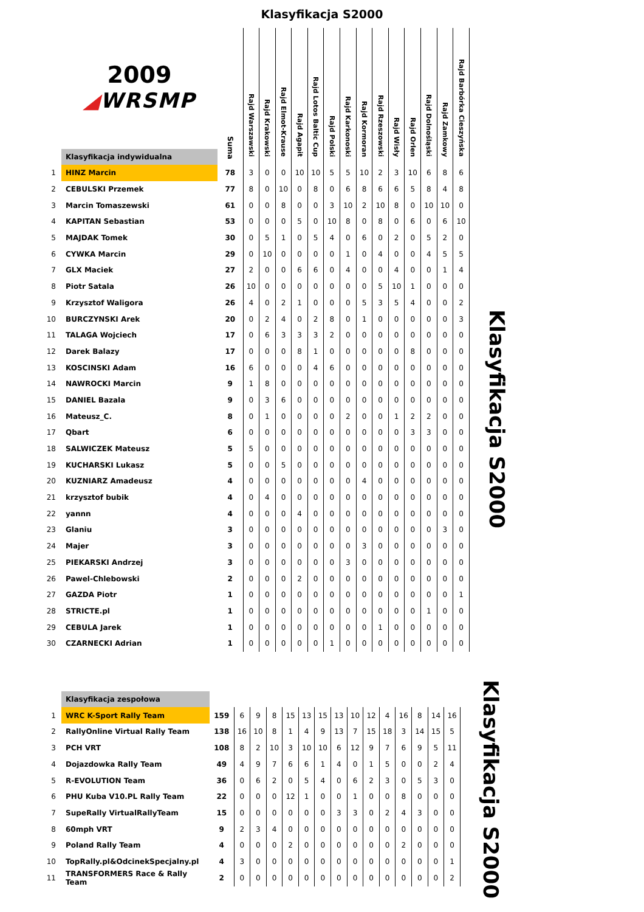Klasyfikacja S2000
| | 2009 ◢ WRSMP Klasyfikacja indywidualna | Suma | Rajd Warszawski | Rajd Krakowski | Rajd Elmot-Krause | Rajd Agapit | Rajd Lotos Baltic Cup | Rajd Polski | Rajd Karkonoski | Rajd Kormoran | Rajd Rzeszowski | Rajd Wisły | Rajd Orlen | Rajd Dolnośląski | Rajd Zamkowy | Rajd Barbórka Cieszyńska |
| --- | --- | --- | --- | --- | --- | --- | --- | --- | --- | --- | --- | --- | --- | --- | --- | --- |
| 1 | HINZ Marcin | 78 | 3 | 0 | 0 | 10 | 10 | 5 | 5 | 10 | 2 | 3 | 10 | 6 | 8 | 6 |
| 2 | CEBULSKI Przemek | 77 | 8 | 0 | 10 | 0 | 8 | 0 | 6 | 8 | 6 | 6 | 5 | 8 | 4 | 8 |
| 3 | Marcin Tomaszewski | 61 | 0 | 0 | 8 | 0 | 0 | 3 | 10 | 2 | 10 | 8 | 0 | 10 | 10 | 0 |
| 4 | KAPITAN Sebastian | 53 | 0 | 0 | 0 | 5 | 0 | 10 | 8 | 0 | 8 | 0 | 6 | 0 | 6 | 10 |
| 5 | MAJDAK Tomek | 30 | 0 | 5 | 1 | 0 | 5 | 4 | 0 | 6 | 0 | 2 | 0 | 5 | 2 | 0 |
| 6 | CYWKA Marcin | 29 | 0 | 10 | 0 | 0 | 0 | 0 | 1 | 0 | 4 | 0 | 0 | 4 | 5 | 5 |
| 7 | GLX Maciek | 27 | 2 | 0 | 0 | 6 | 6 | 0 | 4 | 0 | 0 | 4 | 0 | 0 | 1 | 4 |
| 8 | Piotr Satala | 26 | 10 | 0 | 0 | 0 | 0 | 0 | 0 | 0 | 5 | 10 | 1 | 0 | 0 | 0 |
| 9 | Krzysztof Waligora | 26 | 4 | 0 | 2 | 1 | 0 | 0 | 0 | 5 | 3 | 5 | 4 | 0 | 0 | 2 |
| 10 | BURCZYNSKI Arek | 20 | 0 | 2 | 4 | 0 | 2 | 8 | 0 | 1 | 0 | 0 | 0 | 0 | 0 | 3 |
| 11 | TALAGA Wojciech | 17 | 0 | 6 | 3 | 3 | 3 | 2 | 0 | 0 | 0 | 0 | 0 | 0 | 0 | 0 |
| 12 | Darek Balazy | 17 | 0 | 0 | 0 | 8 | 1 | 0 | 0 | 0 | 0 | 0 | 8 | 0 | 0 | 0 |
| 13 | KOSCINSKI Adam | 16 | 6 | 0 | 0 | 0 | 4 | 6 | 0 | 0 | 0 | 0 | 0 | 0 | 0 | 0 |
| 14 | NAWROCKI Marcin | 9 | 1 | 8 | 0 | 0 | 0 | 0 | 0 | 0 | 0 | 0 | 0 | 0 | 0 | 0 |
| 15 | DANIEL Bazala | 9 | 0 | 3 | 6 | 0 | 0 | 0 | 0 | 0 | 0 | 0 | 0 | 0 | 0 | 0 |
| 16 | Mateusz_C. | 8 | 0 | 1 | 0 | 0 | 0 | 0 | 2 | 0 | 0 | 1 | 2 | 2 | 0 | 0 |
| 17 | Qbart | 6 | 0 | 0 | 0 | 0 | 0 | 0 | 0 | 0 | 0 | 0 | 3 | 3 | 0 | 0 |
| 18 | SALWICZEK Mateusz | 5 | 5 | 0 | 0 | 0 | 0 | 0 | 0 | 0 | 0 | 0 | 0 | 0 | 0 | 0 |
| 19 | KUCHARSKI Lukasz | 5 | 0 | 0 | 5 | 0 | 0 | 0 | 0 | 0 | 0 | 0 | 0 | 0 | 0 | 0 |
| 20 | KUZNIARZ Amadeusz | 4 | 0 | 0 | 0 | 0 | 0 | 0 | 0 | 4 | 0 | 0 | 0 | 0 | 0 | 0 |
| 21 | krzysztof bubik | 4 | 0 | 4 | 0 | 0 | 0 | 0 | 0 | 0 | 0 | 0 | 0 | 0 | 0 | 0 |
| 22 | yannn | 4 | 0 | 0 | 0 | 4 | 0 | 0 | 0 | 0 | 0 | 0 | 0 | 0 | 0 | 0 |
| 23 | Glaniu | 3 | 0 | 0 | 0 | 0 | 0 | 0 | 0 | 0 | 0 | 0 | 0 | 0 | 3 | 0 |
| 24 | Majer | 3 | 0 | 0 | 0 | 0 | 0 | 0 | 0 | 3 | 0 | 0 | 0 | 0 | 0 | 0 |
| 25 | PIEKARSKI Andrzej | 3 | 0 | 0 | 0 | 0 | 0 | 0 | 3 | 0 | 0 | 0 | 0 | 0 | 0 | 0 |
| 26 | Pawel-Chlebowski | 2 | 0 | 0 | 0 | 2 | 0 | 0 | 0 | 0 | 0 | 0 | 0 | 0 | 0 | 0 |
| 27 | GAZDA Piotr | 1 | 0 | 0 | 0 | 0 | 0 | 0 | 0 | 0 | 0 | 0 | 0 | 0 | 0 | 1 |
| 28 | STRICTE.pl | 1 | 0 | 0 | 0 | 0 | 0 | 0 | 0 | 0 | 0 | 0 | 0 | 1 | 0 | 0 |
| 29 | CEBULA Jarek | 1 | 0 | 0 | 0 | 0 | 0 | 0 | 0 | 0 | 1 | 0 | 0 | 0 | 0 | 0 |
| 30 | CZARNECKI Adrian | 1 | 0 | 0 | 0 | 0 | 0 | 1 | 0 | 0 | 0 | 0 | 0 | 0 | 0 | 0 |
Klasyfikacja S2000
| | Klasyfikacja zespołowa | | | | | | | | | | | | | | | |
| 1 | WRC K-Sport Rally Team | 159 | 6 | 9 | 8 | 15 | 13 | 15 | 13 | 10 | 12 | 4 | 16 | 8 | 14 | 16 |
| 2 | RallyOnline Virtual Rally Team | 138 | 16 | 10 | 8 | 1 | 4 | 9 | 13 | 7 | 15 | 18 | 3 | 14 | 15 | 5 |
| 3 | PCH VRT | 108 | 8 | 2 | 10 | 3 | 10 | 10 | 6 | 12 | 9 | 7 | 6 | 9 | 5 | 11 |
| 4 | Dojazdowka Rally Team | 49 | 4 | 9 | 7 | 6 | 6 | 1 | 4 | 0 | 1 | 5 | 0 | 0 | 2 | 4 |
| 5 | R-EVOLUTION Team | 36 | 0 | 6 | 2 | 0 | 5 | 4 | 0 | 6 | 2 | 3 | 0 | 5 | 3 | 0 |
| 6 | PHU Kuba V10.PL Rally Team | 22 | 0 | 0 | 0 | 12 | 1 | 0 | 0 | 1 | 0 | 0 | 8 | 0 | 0 | 0 |
| 7 | SupeRally VirtualRallyTeam | 15 | 0 | 0 | 0 | 0 | 0 | 0 | 3 | 3 | 0 | 2 | 4 | 3 | 0 | 0 |
| 8 | 60mph VRT | 9 | 2 | 3 | 4 | 0 | 0 | 0 | 0 | 0 | 0 | 0 | 0 | 0 | 0 | 0 |
| 9 | Poland Rally Team | 4 | 0 | 0 | 0 | 2 | 0 | 0 | 0 | 0 | 0 | 0 | 2 | 0 | 0 | 0 |
| 10 | TopRally.pl&OdcinekSpecjalny.pl | 4 | 3 | 0 | 0 | 0 | 0 | 0 | 0 | 0 | 0 | 0 | 0 | 0 | 0 | 1 |
| 11 | TRANSFORMERS Race & Rally Team | 2 | 0 | 0 | 0 | 0 | 0 | 0 | 0 | 0 | 0 | 0 | 0 | 0 | 0 | 2 |
Klasyfikacja S2000